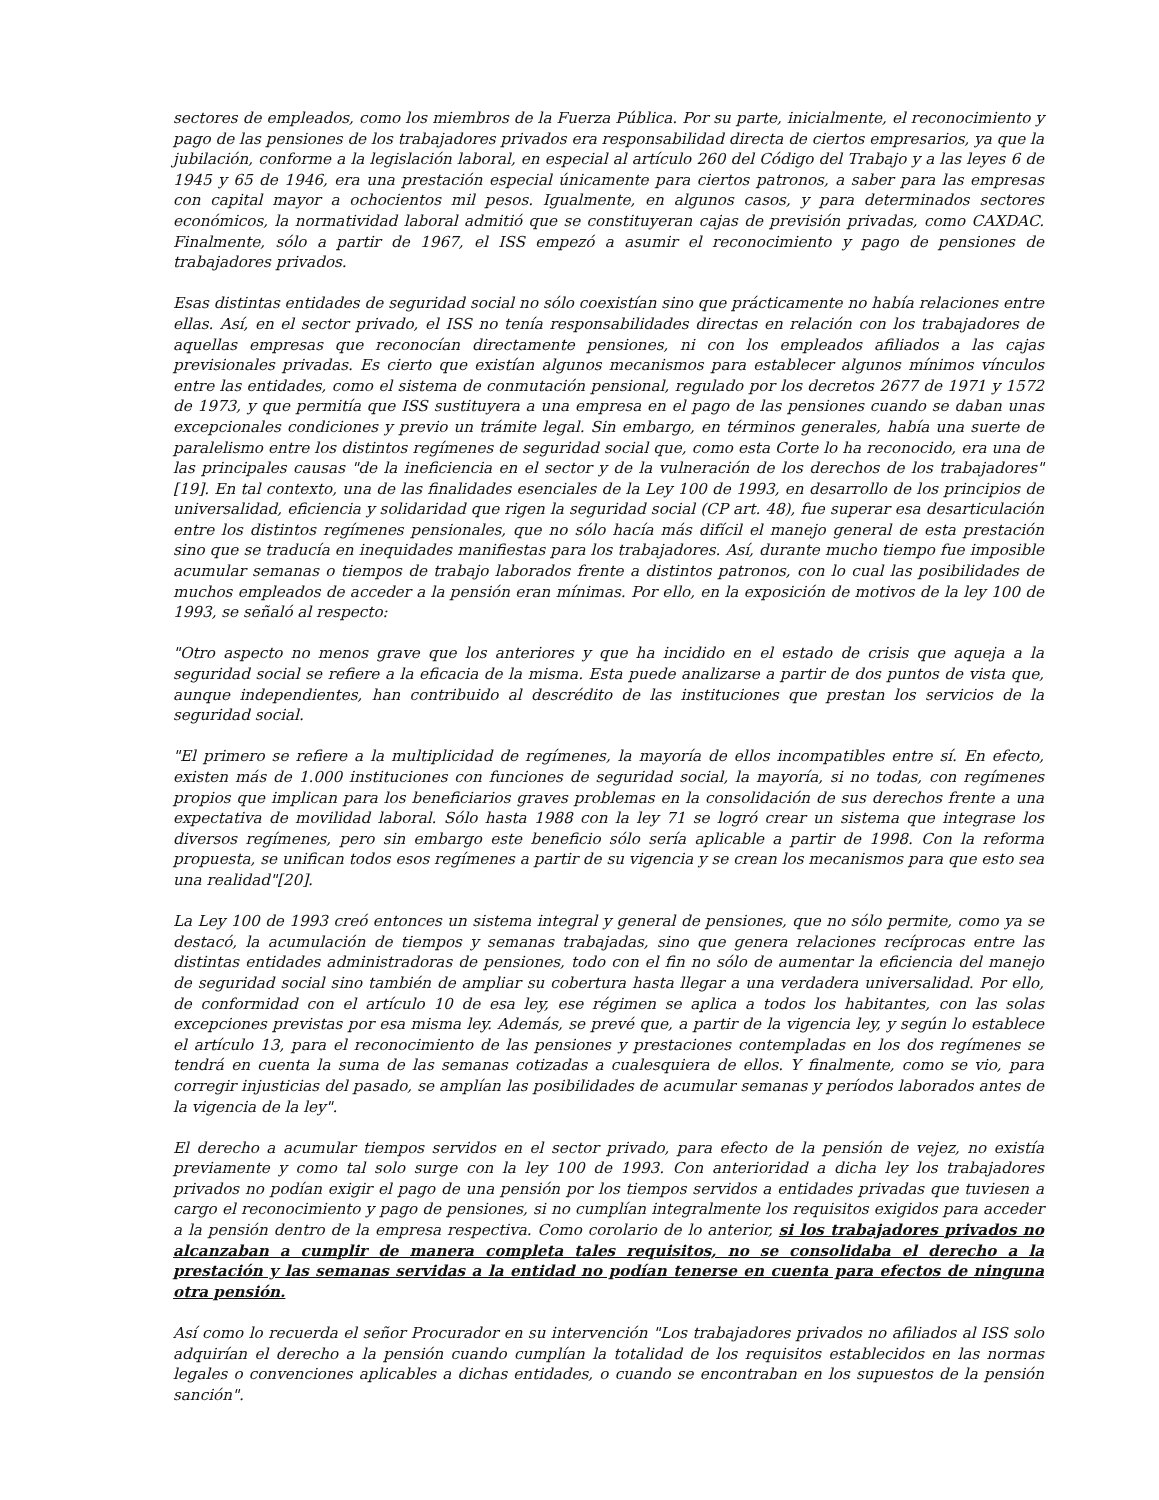sectores de empleados, como los miembros de la Fuerza Pública. Por su parte, inicialmente, el reconocimiento y pago de las pensiones de los trabajadores privados era responsabilidad directa de ciertos empresarios, ya que la jubilación, conforme a la legislación laboral, en especial al artículo 260 del Código del Trabajo y a las leyes 6 de 1945 y 65 de 1946, era una prestación especial únicamente para ciertos patronos, a saber para las empresas con capital mayor a ochocientos mil pesos. Igualmente, en algunos casos, y para determinados sectores económicos, la normatividad laboral admitió que se constituyeran cajas de previsión privadas, como CAXDAC. Finalmente, sólo a partir de 1967, el ISS empezó a asumir el reconocimiento y pago de pensiones de trabajadores privados.
Esas distintas entidades de seguridad social no sólo coexistían sino que prácticamente no había relaciones entre ellas. Así, en el sector privado, el ISS no tenía responsabilidades directas en relación con los trabajadores de aquellas empresas que reconocían directamente pensiones, ni con los empleados afiliados a las cajas previsionales privadas. Es cierto que existían algunos mecanismos para establecer algunos mínimos vínculos entre las entidades, como el sistema de conmutación pensional, regulado por los decretos 2677 de 1971 y 1572 de 1973, y que permitía que ISS sustituyera a una empresa en el pago de las pensiones cuando se daban unas excepcionales condiciones y previo un trámite legal. Sin embargo, en términos generales, había una suerte de paralelismo entre los distintos regímenes de seguridad social que, como esta Corte lo ha reconocido, era una de las principales causas "de la ineficiencia en el sector y de la vulneración de los derechos de los trabajadores"[19]. En tal contexto, una de las finalidades esenciales de la Ley 100 de 1993, en desarrollo de los principios de universalidad, eficiencia y solidaridad que rigen la seguridad social (CP art. 48), fue superar esa desarticulación entre los distintos regímenes pensionales, que no sólo hacía más difícil el manejo general de esta prestación sino que se traducía en inequidades manifiestas para los trabajadores. Así, durante mucho tiempo fue imposible acumular semanas o tiempos de trabajo laborados frente a distintos patronos, con lo cual las posibilidades de muchos empleados de acceder a la pensión eran mínimas. Por ello, en la exposición de motivos de la ley 100 de 1993, se señaló al respecto:
"Otro aspecto no menos grave que los anteriores y que ha incidido en el estado de crisis que aqueja a la seguridad social se refiere a la eficacia de la misma. Esta puede analizarse a partir de dos puntos de vista que, aunque independientes, han contribuido al descrédito de las instituciones que prestan los servicios de la seguridad social.
"El primero se refiere a la multiplicidad de regímenes, la mayoría de ellos incompatibles entre sí. En efecto, existen más de 1.000 instituciones con funciones de seguridad social, la mayoría, si no todas, con regímenes propios que implican para los beneficiarios graves problemas en la consolidación de sus derechos frente a una expectativa de movilidad laboral. Sólo hasta 1988 con la ley 71 se logró crear un sistema que integrase los diversos regímenes, pero sin embargo este beneficio sólo sería aplicable a partir de 1998. Con la reforma propuesta, se unifican todos esos regímenes a partir de su vigencia y se crean los mecanismos para que esto sea una realidad"[20].
La Ley 100 de 1993 creó entonces un sistema integral y general de pensiones, que no sólo permite, como ya se destacó, la acumulación de tiempos y semanas trabajadas, sino que genera relaciones recíprocas entre las distintas entidades administradoras de pensiones, todo con el fin no sólo de aumentar la eficiencia del manejo de seguridad social sino también de ampliar su cobertura hasta llegar a una verdadera universalidad. Por ello, de conformidad con el artículo 10 de esa ley, ese régimen se aplica a todos los habitantes, con las solas excepciones previstas por esa misma ley. Además, se prevé que, a partir de la vigencia ley, y según lo establece el artículo 13, para el reconocimiento de las pensiones y prestaciones contempladas en los dos regímenes se tendrá en cuenta la suma de las semanas cotizadas a cualesquiera de ellos. Y finalmente, como se vio, para corregir injusticias del pasado, se amplían las posibilidades de acumular semanas y períodos laborados antes de la vigencia de la ley".
El derecho a acumular tiempos servidos en el sector privado, para efecto de la pensión de vejez, no existía previamente y como tal solo surge con la ley 100 de 1993. Con anterioridad a dicha ley los trabajadores privados no podían exigir el pago de una pensión por los tiempos servidos a entidades privadas que tuviesen a cargo el reconocimiento y pago de pensiones, si no cumplían integralmente los requisitos exigidos para acceder a la pensión dentro de la empresa respectiva. Como corolario de lo anterior, si los trabajadores privados no alcanzaban a cumplir de manera completa tales requisitos, no se consolidaba el derecho a la prestación y las semanas servidas a la entidad no podían tenerse en cuenta para efectos de ninguna otra pensión.
Así como lo recuerda el señor Procurador en su intervención "Los trabajadores privados no afiliados al ISS solo adquirían el derecho a la pensión cuando cumplían la totalidad de los requisitos establecidos en las normas legales o convenciones aplicables a dichas entidades, o cuando se encontraban en los supuestos de la pensión sanción".